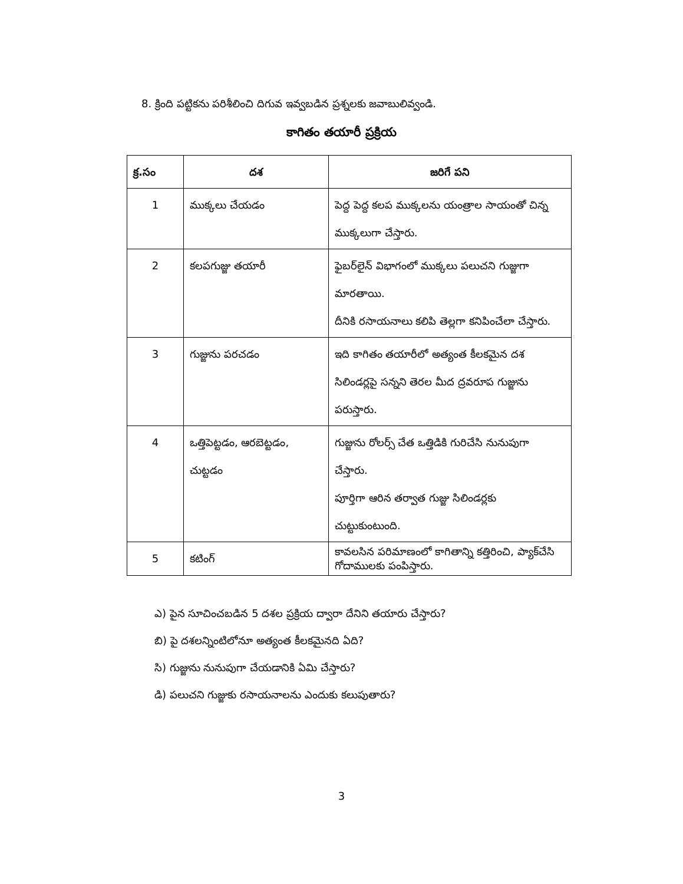8. క్రింది పట్టికను పరిశీలించి దిగువ ఇవ్వబడిన ప్రశ్నలకు జవాబులివ్వండి.
కాగితం తయారీ ప్రక్రియ
| క్ర.సం | దశ | జరిగే పని |
| --- | --- | --- |
| 1 | ముక్కలు చేయడం | పెద్ద పెద్ద కలప ముక్కలను యంత్రాల సాయంతో చిన్న ముక్కలుగా చేస్తారు. |
| 2 | కలపగుజ్జు తయారీ | ఫైబర్‌లైన్ విభాగంలో ముక్కలు పలుచని గుజ్జుగా మారతాయి. దీనికి రసాయనాలు కలిపి తెల్లగా కనిపించేలా చేస్తారు. |
| 3 | గుజ్జును పరచడం | ఇది కాగితం తయారీలో అత్యంత కీలకమైన దశ సిలిండర్లపై సన్నని తెరల మీద ద్రవరూప గుజ్జును పరుస్తారు. |
| 4 | ఒత్తిపెట్టడం, ఆరబెట్టడం, చుట్టడం | గుజ్జును రోలర్స్ చేత ఒత్తిడికి గురిచేసి నునుపుగా చేస్తారు. పూర్తిగా ఆరిన తర్వాత గుజ్జు సిలిండర్లకు చుట్టుకుంటుంది. |
| 5 | కటింగ్ | కావలసిన పరిమాణంలో కాగితాన్ని కత్తిరించి, ప్యాక్‌చేసి గోదాములకు పంపిస్తారు. |
ఎ) పైన సూచించబడిన 5 దశల ప్రక్రియ ద్వారా దేనిని తయారు చేస్తారు?
బి) పై దశలన్నింటిలోనూ అత్యంత కీలకమైనది ఏది?
సి) గుజ్జును నునుపుగా చేయడానికి ఏమి చేస్తారు?
డి) పలుచని గుజ్జుకు రసాయనాలను ఎందుకు కలుపుతారు?
3